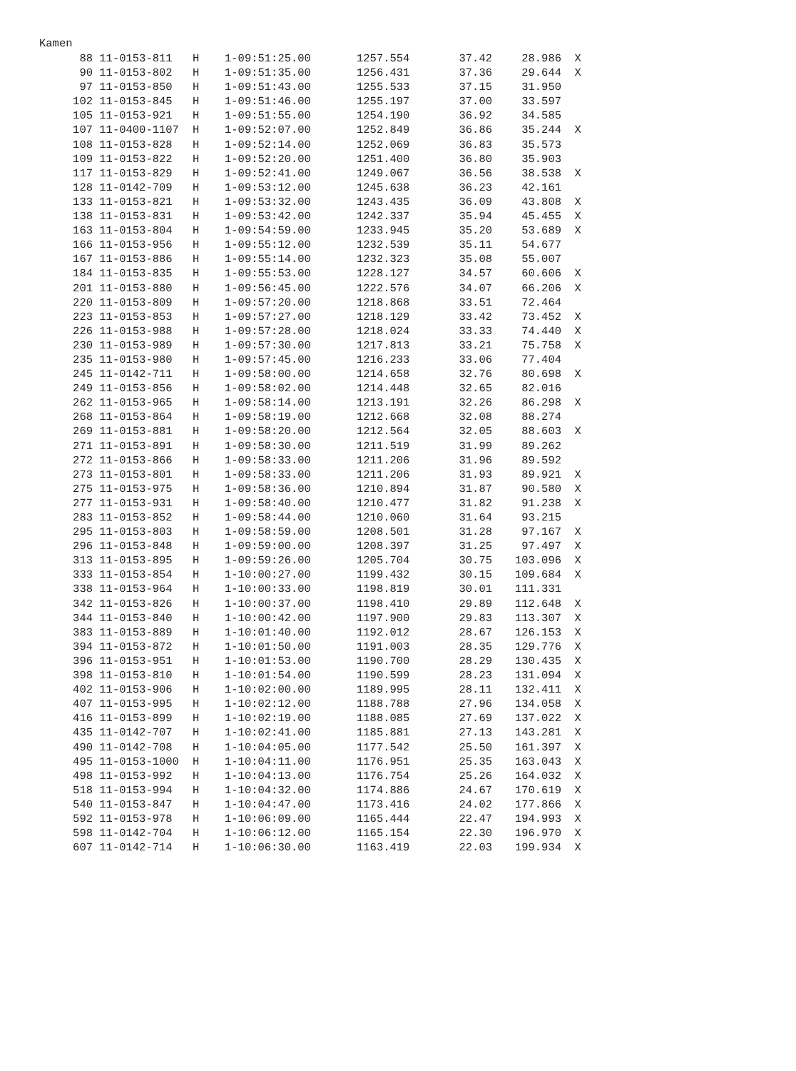Kamen
| 88 | 11-0153-811 | H | 1-09:51:25.00 | 1257.554 | 37.42 | 28.986 | X |
| 90 | 11-0153-802 | H | 1-09:51:35.00 | 1256.431 | 37.36 | 29.644 | X |
| 97 | 11-0153-850 | H | 1-09:51:43.00 | 1255.533 | 37.15 | 31.950 | |
| 102 | 11-0153-845 | H | 1-09:51:46.00 | 1255.197 | 37.00 | 33.597 | |
| 105 | 11-0153-921 | H | 1-09:51:55.00 | 1254.190 | 36.92 | 34.585 | |
| 107 | 11-0400-1107 | H | 1-09:52:07.00 | 1252.849 | 36.86 | 35.244 | X |
| 108 | 11-0153-828 | H | 1-09:52:14.00 | 1252.069 | 36.83 | 35.573 | |
| 109 | 11-0153-822 | H | 1-09:52:20.00 | 1251.400 | 36.80 | 35.903 | |
| 117 | 11-0153-829 | H | 1-09:52:41.00 | 1249.067 | 36.56 | 38.538 | X |
| 128 | 11-0142-709 | H | 1-09:53:12.00 | 1245.638 | 36.23 | 42.161 | |
| 133 | 11-0153-821 | H | 1-09:53:32.00 | 1243.435 | 36.09 | 43.808 | X |
| 138 | 11-0153-831 | H | 1-09:53:42.00 | 1242.337 | 35.94 | 45.455 | X |
| 163 | 11-0153-804 | H | 1-09:54:59.00 | 1233.945 | 35.20 | 53.689 | X |
| 166 | 11-0153-956 | H | 1-09:55:12.00 | 1232.539 | 35.11 | 54.677 | |
| 167 | 11-0153-886 | H | 1-09:55:14.00 | 1232.323 | 35.08 | 55.007 | |
| 184 | 11-0153-835 | H | 1-09:55:53.00 | 1228.127 | 34.57 | 60.606 | X |
| 201 | 11-0153-880 | H | 1-09:56:45.00 | 1222.576 | 34.07 | 66.206 | X |
| 220 | 11-0153-809 | H | 1-09:57:20.00 | 1218.868 | 33.51 | 72.464 | |
| 223 | 11-0153-853 | H | 1-09:57:27.00 | 1218.129 | 33.42 | 73.452 | X |
| 226 | 11-0153-988 | H | 1-09:57:28.00 | 1218.024 | 33.33 | 74.440 | X |
| 230 | 11-0153-989 | H | 1-09:57:30.00 | 1217.813 | 33.21 | 75.758 | X |
| 235 | 11-0153-980 | H | 1-09:57:45.00 | 1216.233 | 33.06 | 77.404 | |
| 245 | 11-0142-711 | H | 1-09:58:00.00 | 1214.658 | 32.76 | 80.698 | X |
| 249 | 11-0153-856 | H | 1-09:58:02.00 | 1214.448 | 32.65 | 82.016 | |
| 262 | 11-0153-965 | H | 1-09:58:14.00 | 1213.191 | 32.26 | 86.298 | X |
| 268 | 11-0153-864 | H | 1-09:58:19.00 | 1212.668 | 32.08 | 88.274 | |
| 269 | 11-0153-881 | H | 1-09:58:20.00 | 1212.564 | 32.05 | 88.603 | X |
| 271 | 11-0153-891 | H | 1-09:58:30.00 | 1211.519 | 31.99 | 89.262 | |
| 272 | 11-0153-866 | H | 1-09:58:33.00 | 1211.206 | 31.96 | 89.592 | |
| 273 | 11-0153-801 | H | 1-09:58:33.00 | 1211.206 | 31.93 | 89.921 | X |
| 275 | 11-0153-975 | H | 1-09:58:36.00 | 1210.894 | 31.87 | 90.580 | X |
| 277 | 11-0153-931 | H | 1-09:58:40.00 | 1210.477 | 31.82 | 91.238 | X |
| 283 | 11-0153-852 | H | 1-09:58:44.00 | 1210.060 | 31.64 | 93.215 | |
| 295 | 11-0153-803 | H | 1-09:58:59.00 | 1208.501 | 31.28 | 97.167 | X |
| 296 | 11-0153-848 | H | 1-09:59:00.00 | 1208.397 | 31.25 | 97.497 | X |
| 313 | 11-0153-895 | H | 1-09:59:26.00 | 1205.704 | 30.75 | 103.096 | X |
| 333 | 11-0153-854 | H | 1-10:00:27.00 | 1199.432 | 30.15 | 109.684 | X |
| 338 | 11-0153-964 | H | 1-10:00:33.00 | 1198.819 | 30.01 | 111.331 | |
| 342 | 11-0153-826 | H | 1-10:00:37.00 | 1198.410 | 29.89 | 112.648 | X |
| 344 | 11-0153-840 | H | 1-10:00:42.00 | 1197.900 | 29.83 | 113.307 | X |
| 383 | 11-0153-889 | H | 1-10:01:40.00 | 1192.012 | 28.67 | 126.153 | X |
| 394 | 11-0153-872 | H | 1-10:01:50.00 | 1191.003 | 28.35 | 129.776 | X |
| 396 | 11-0153-951 | H | 1-10:01:53.00 | 1190.700 | 28.29 | 130.435 | X |
| 398 | 11-0153-810 | H | 1-10:01:54.00 | 1190.599 | 28.23 | 131.094 | X |
| 402 | 11-0153-906 | H | 1-10:02:00.00 | 1189.995 | 28.11 | 132.411 | X |
| 407 | 11-0153-995 | H | 1-10:02:12.00 | 1188.788 | 27.96 | 134.058 | X |
| 416 | 11-0153-899 | H | 1-10:02:19.00 | 1188.085 | 27.69 | 137.022 | X |
| 435 | 11-0142-707 | H | 1-10:02:41.00 | 1185.881 | 27.13 | 143.281 | X |
| 490 | 11-0142-708 | H | 1-10:04:05.00 | 1177.542 | 25.50 | 161.397 | X |
| 495 | 11-0153-1000 | H | 1-10:04:11.00 | 1176.951 | 25.35 | 163.043 | X |
| 498 | 11-0153-992 | H | 1-10:04:13.00 | 1176.754 | 25.26 | 164.032 | X |
| 518 | 11-0153-994 | H | 1-10:04:32.00 | 1174.886 | 24.67 | 170.619 | X |
| 540 | 11-0153-847 | H | 1-10:04:47.00 | 1173.416 | 24.02 | 177.866 | X |
| 592 | 11-0153-978 | H | 1-10:06:09.00 | 1165.444 | 22.47 | 194.993 | X |
| 598 | 11-0142-704 | H | 1-10:06:12.00 | 1165.154 | 22.30 | 196.970 | X |
| 607 | 11-0142-714 | H | 1-10:06:30.00 | 1163.419 | 22.03 | 199.934 | X |